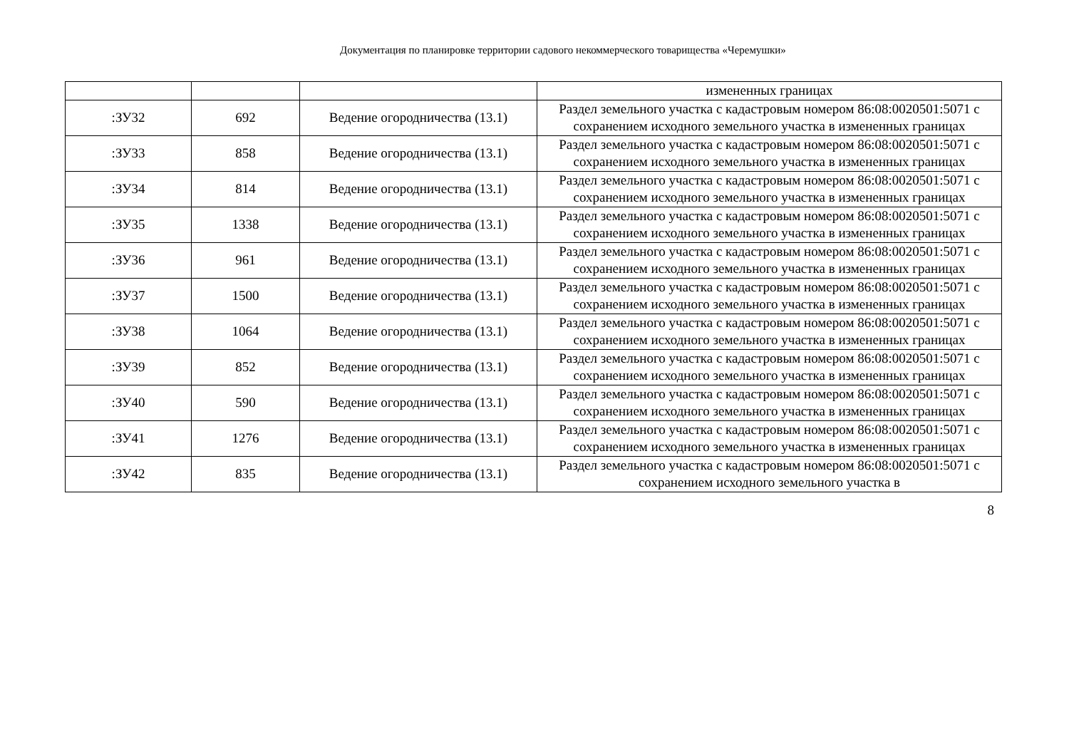Документация по планировке территории садового некоммерческого товарищества «Черемушки»
| | | | измененных границах |
| :ЗУ32 | 692 | Ведение огородничества (13.1) | Раздел земельного участка с кадастровым номером 86:08:0020501:5071 с сохранением исходного земельного участка в измененных границах |
| :ЗУ33 | 858 | Ведение огородничества (13.1) | Раздел земельного участка с кадастровым номером 86:08:0020501:5071 с сохранением исходного земельного участка в измененных границах |
| :ЗУ34 | 814 | Ведение огородничества (13.1) | Раздел земельного участка с кадастровым номером 86:08:0020501:5071 с сохранением исходного земельного участка в измененных границах |
| :ЗУ35 | 1338 | Ведение огородничества (13.1) | Раздел земельного участка с кадастровым номером 86:08:0020501:5071 с сохранением исходного земельного участка в измененных границах |
| :ЗУ36 | 961 | Ведение огородничества (13.1) | Раздел земельного участка с кадастровым номером 86:08:0020501:5071 с сохранением исходного земельного участка в измененных границах |
| :ЗУ37 | 1500 | Ведение огородничества (13.1) | Раздел земельного участка с кадастровым номером 86:08:0020501:5071 с сохранением исходного земельного участка в измененных границах |
| :ЗУ38 | 1064 | Ведение огородничества (13.1) | Раздел земельного участка с кадастровым номером 86:08:0020501:5071 с сохранением исходного земельного участка в измененных границах |
| :ЗУ39 | 852 | Ведение огородничества (13.1) | Раздел земельного участка с кадастровым номером 86:08:0020501:5071 с сохранением исходного земельного участка в измененных границах |
| :ЗУ40 | 590 | Ведение огородничества (13.1) | Раздел земельного участка с кадастровым номером 86:08:0020501:5071 с сохранением исходного земельного участка в измененных границах |
| :ЗУ41 | 1276 | Ведение огородничества (13.1) | Раздел земельного участка с кадастровым номером 86:08:0020501:5071 с сохранением исходного земельного участка в измененных границах |
| :ЗУ42 | 835 | Ведение огородничества (13.1) | Раздел земельного участка с кадастровым номером 86:08:0020501:5071 с сохранением исходного земельного участка в |
8